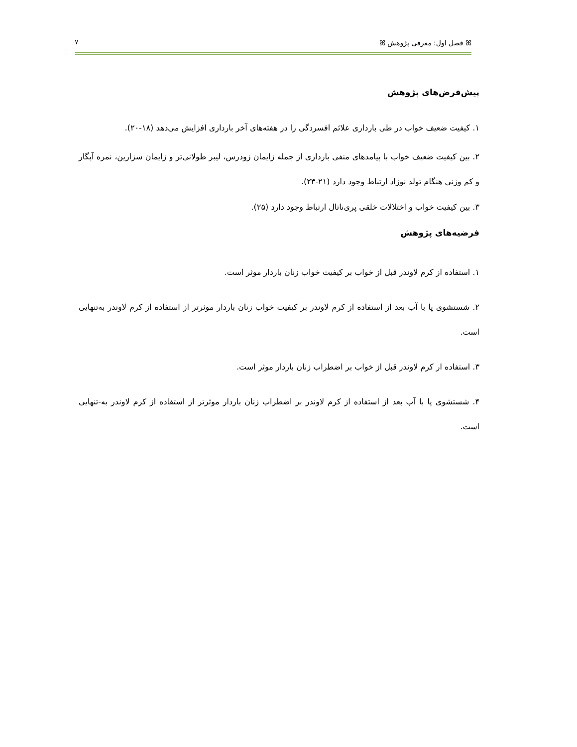ꕤ فصل اول: معرفی پژوهش ꕤ ۷
پیش‌فرض‌های پژوهش
۱. کیفیت ضعیف خواب در طی بارداری علائم افسردگی را در هفته‌های آخر بارداری افزایش می‌دهد (۱۸-۲۰).
۲. بین کیفیت ضعیف خواب با پیامدهای منفی بارداری از جمله زایمان زودرس، لیبر طولانی‌تر و زایمان سزارین، نمره آپگار و کم وزنی هنگام تولد نوزاد ارتباط وجود دارد (۲۱-۲۳).
۳. بین کیفیت خواب و اختلالات خلقی پری‌ناتال ارتباط وجود دارد (۲۵).
فرضیه‌های پژوهش
۱. استفاده از کرم لاوندر قبل از خواب بر کیفیت خواب زنان باردار موثر است.
۲. شستشوی پا با آب بعد از استفاده از کرم لاوندر بر کیفیت خواب زنان باردار موثرتر از استفاده از کرم لاوندر به‌تنهایی است.
۳. استفاده ار کرم لاوندر قبل از خواب بر اضطراب زنان باردار موثر است.
۴. شستشوی پا با آب بعد از استفاده از کرم لاوندر بر اضطراب زنان باردار موثرتر از استفاده از کرم لاوندر به-تنهایی است.